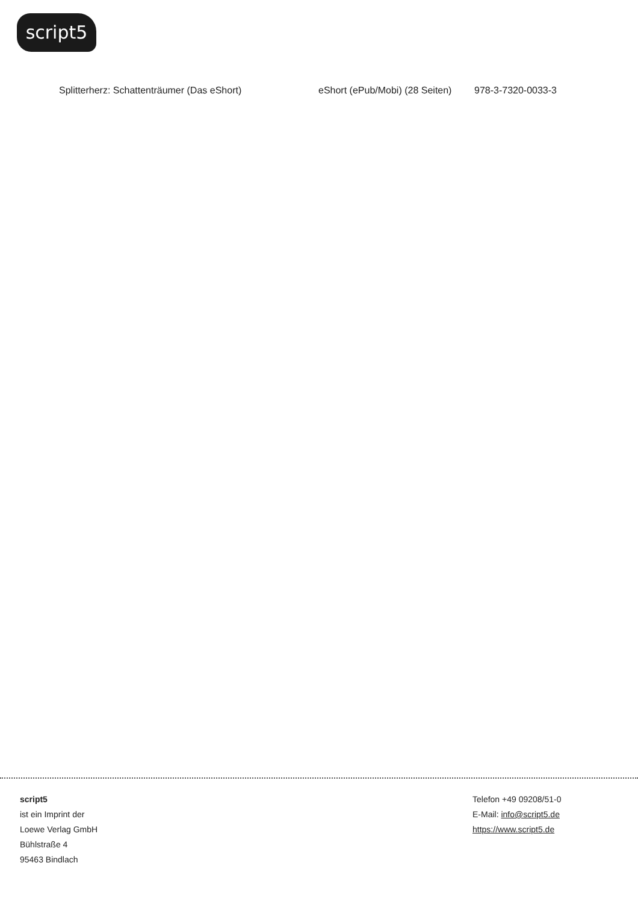script5
| Splitterherz: Schattenträumer (Das eShort) | eShort (ePub/Mobi) (28 Seiten) | 978-3-7320-0033-3 |
script5
ist ein Imprint der
Loewe Verlag GmbH
Bühlstraße 4
95463 Bindlach
Telefon +49 09208/51-0
E-Mail: info@script5.de
https://www.script5.de